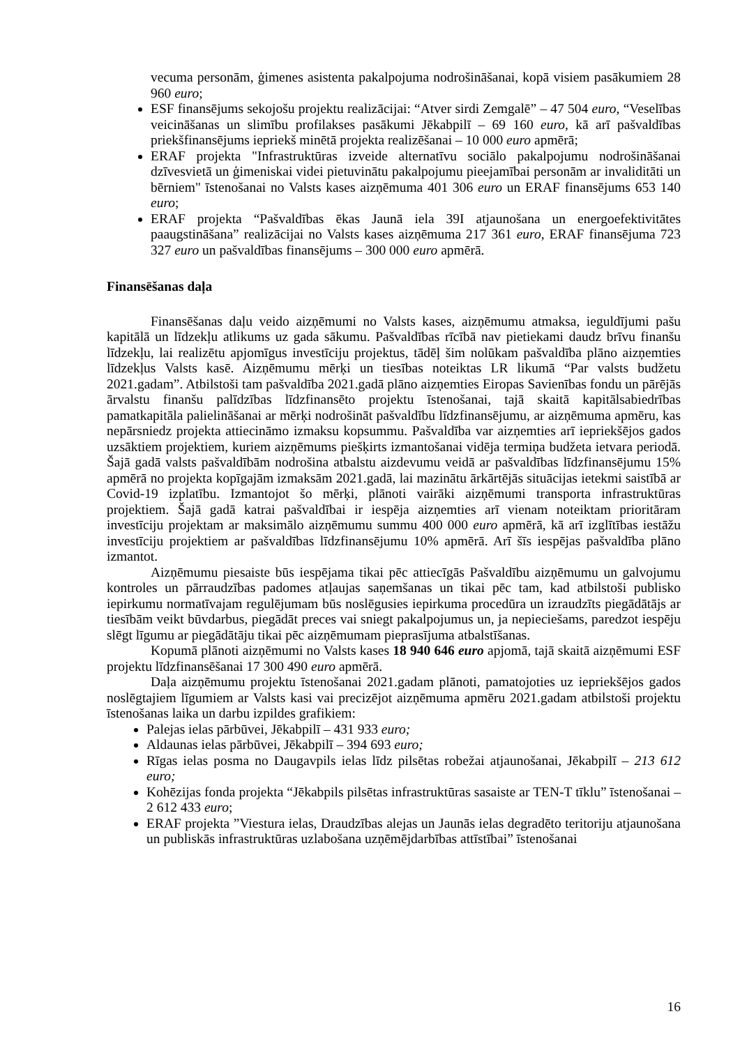vecuma personām, ģimenes asistenta pakalpojuma nodrošināšanai, kopā visiem pasākumiem 28 960 euro;
ESF finansējums sekojošu projektu realizācijai: “Atver sirdi Zemgalē” – 47 504 euro, “Veselības veicināšanas un slimību profilakses pasākumi Jēkabpilī – 69 160 euro, kā arī pašvaldības priekšfinansējums iepriekš minētā projekta realizēšanai – 10 000 euro apmērā;
ERAF projekta "Infrastruktūras izveide alternatīvu sociālo pakalpojumu nodrošināšanai dzīvesvietā un ģimeniskai videi pietuvinātu pakalpojumu pieejamībai personām ar invaliditāti un bērniem" īstenošanai no Valsts kases aizņēmuma 401 306 euro un ERAF finansējums 653 140 euro;
ERAF projekta “Pašvaldības ēkas Jaunā iela 39I atjaunošana un energoefektivitātes paaugstināšana” realizācijai no Valsts kases aizņēmuma 217 361 euro, ERAF finansējuma 723 327 euro un pašvaldības finansējums – 300 000 euro apmērā.
Finansēšanas daļa
Finansēšanas daļu veido aizņēmumi no Valsts kases, aizņēmumu atmaksa, ieguldījumi pašu kapitālā un līdzekļu atlikums uz gada sākumu. Pašvaldības rīcībā nav pietiekami daudz brīvu finanšu līdzekļu, lai realizētu apjomīgus investīciju projektus, tādēļ šim nolūkam pašvaldība plāno aizņemties līdzekļus Valsts kasē. Aizņēmumu mērķi un tiesības noteiktas LR likumā “Par valsts budžetu 2021.gadam”. Atbilstoši tam pašvaldība 2021.gadā plāno aizņemties Eiropas Savienības fondu un pārējās ārvalstu finanšu palīdzības līdzfinansēto projektu īstenošanai, tajā skaitā kapitālsabiedrības pamatkapitāla palielināšanai ar mērķi nodrošināt pašvaldību līdzfinansējumu, ar aizņēmuma apmēru, kas nepārsniedz projekta attiecināmo izmaksu kopsummu. Pašvaldība var aizņemties arī iepriekšējos gados uzsāktiem projektiem, kuriem aizņēmums piešķirts izmantošanai vidēja termiņa budžeta ietvara periodā. Šajā gadā valsts pašvaldībām nodrošina atbalstu aizdevumu veidā ar pašvaldības līdzfinansējumu 15% apmērā no projekta kopīgajām izmaksām 2021.gadā, lai mazinātu ārkārtējās situācijas ietekmi saistībā ar Covid-19 izplatību. Izmantojot šo mērķi, plānoti vairāki aizņēmumi transporta infrastruktūras projektiem. Šajā gadā katrai pašvaldībai ir iespēja aizņemties arī vienam noteiktam prioritāram investīciju projektam ar maksimālo aizņēmumu summu 400 000 euro apmērā, kā arī izglītības iestāžu investīciju projektiem ar pašvaldības līdzfinansējumu 10% apmērā. Arī šīs iespējas pašvaldība plāno izmantot.
Aizņēmumu piesaiste būs iespējama tikai pēc attiecīgās Pašvaldību aizņēmumu un galvojumu kontroles un pārraudzības padomes atļaujas saņemšanas un tikai pēc tam, kad atbilstoši publisko iepirkumu normatīvajam regulējumam būs noslēgusies iepirkuma procedūra un izraudzīts piegādātājs ar tiesībām veikt būvdarbus, piegādāt preces vai sniegt pakalpojumus un, ja nepieciešams, paredzot iespēju slēgt līgumu ar piegādātāju tikai pēc aizņēmumam pieprasījuma atbalstīšanas.
Kopumā plānoti aizņēmumi no Valsts kases 18 940 646 euro apjomā, tajā skaitā aizņēmumi ESF projektu līdzfinansēšanai 17 300 490 euro apmērā.
Daļa aizņēmumu projektu īstenošanai 2021.gadam plānoti, pamatojoties uz iepriekšējos gados noslēgtajiem līgumiem ar Valsts kasi vai precizējot aizņēmuma apmēru 2021.gadam atbilstoši projektu īstenošanas laika un darbu izpildes grafikiem:
Palejas ielas pārbūvei, Jēkabpilī – 431 933 euro;
Aldaunas ielas pārbūvei, Jēkabpilī – 394 693 euro;
Rīgas ielas posma no Daugavpils ielas līdz pilsētas robežai atjaunošanai, Jēkabpilī – 213 612 euro;
Kohēzijas fonda projekta “Jēkabpils pilsētas infrastruktūras sasaiste ar TEN-T tīklu” īstenošanai – 2 612 433 euro;
ERAF projekta ”Viestura ielas, Draudzības alejas un Jaunās ielas degradēto teritoriju atjaunošana un publiskās infrastruktūras uzlabošana uzņēmējdarbības attīstībai” īstenošanai
16